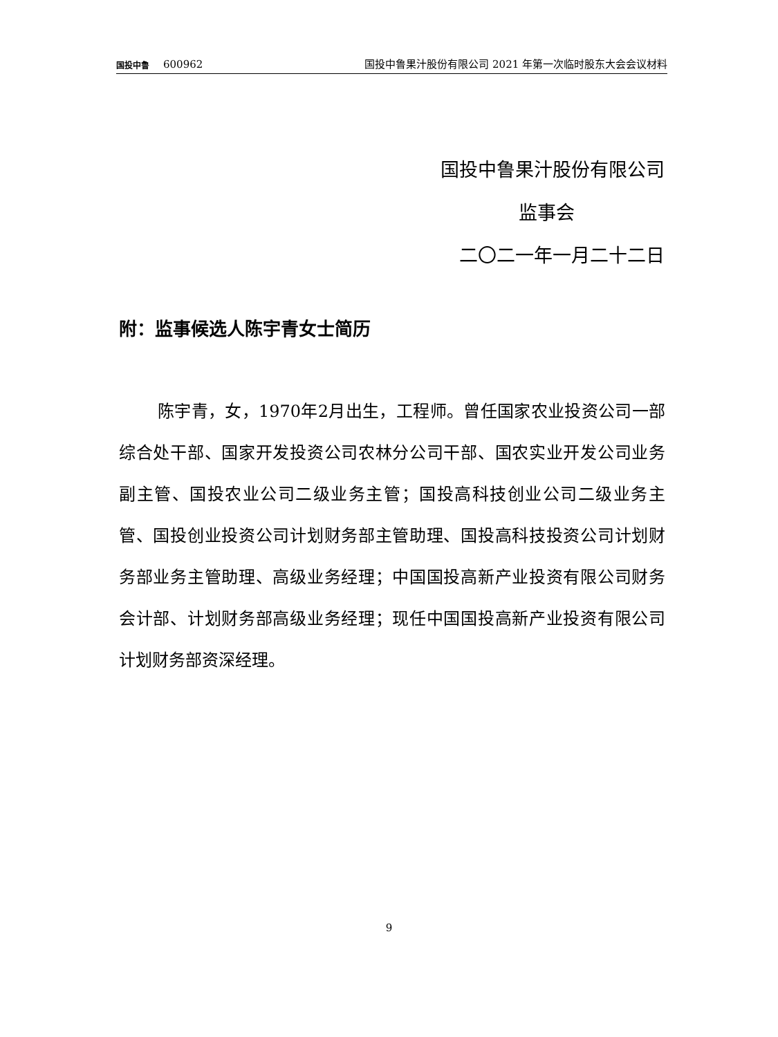国投中鲁 600962
国投中鲁果汁股份有限公司 2021 年第一次临时股东大会会议材料
国投中鲁果汁股份有限公司
监事会
二〇二一年一月二十二日
附：监事候选人陈宇青女士简历
陈宇青，女，1970年2月出生，工程师。曾任国家农业投资公司一部综合处干部、国家开发投资公司农林分公司干部、国农实业开发公司业务副主管、国投农业公司二级业务主管；国投高科技创业公司二级业务主管、国投创业投资公司计划财务部主管助理、国投高科技投资公司计划财务部业务主管助理、高级业务经理；中国国投高新产业投资有限公司财务会计部、计划财务部高级业务经理；现任中国国投高新产业投资有限公司计划财务部资深经理。
9